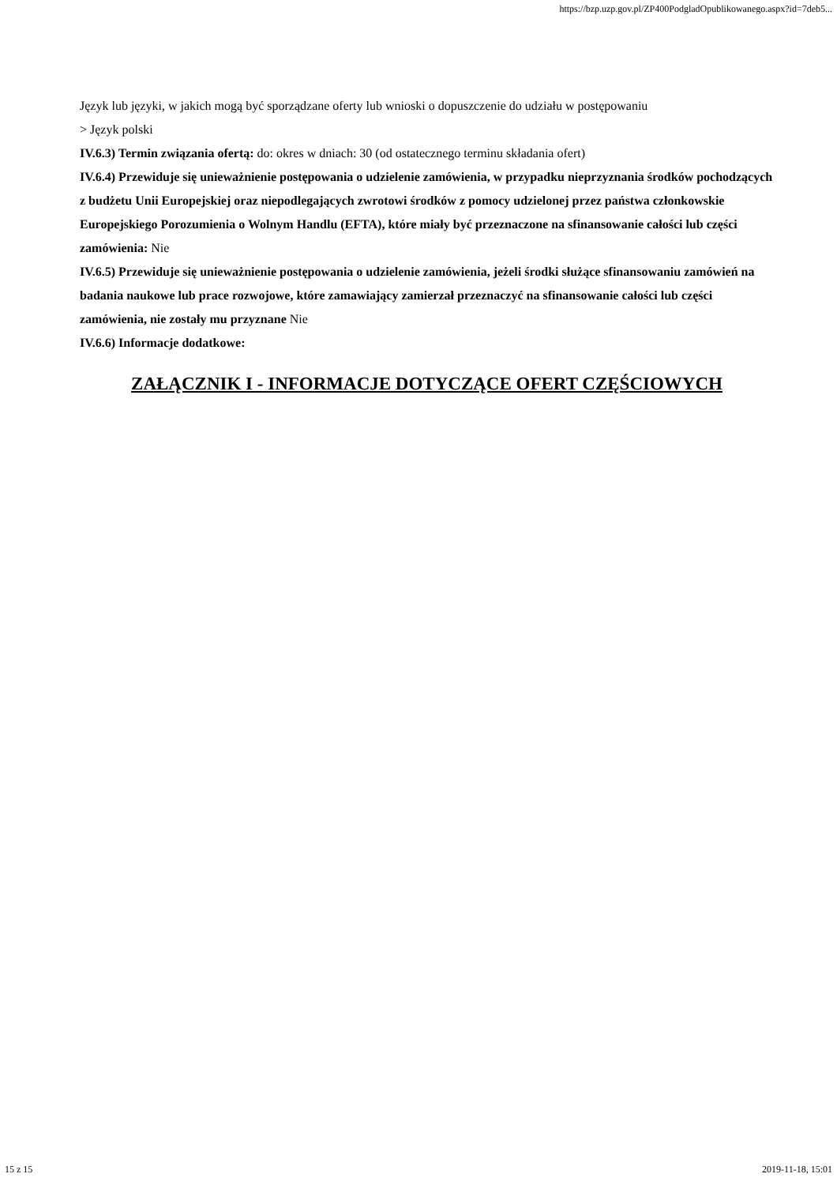https://bzp.uzp.gov.pl/ZP400PodgladOpublikowanego.aspx?id=7deb5...
Język lub języki, w jakich mogą być sporządzane oferty lub wnioski o dopuszczenie do udziału w postępowaniu
> Język polski
IV.6.3) Termin związania ofertą: do: okres w dniach: 30 (od ostatecznego terminu składania ofert)
IV.6.4) Przewiduje się unieważnienie postępowania o udzielenie zamówienia, w przypadku nieprzyznania środków pochodzących z budżetu Unii Europejskiej oraz niepodlegających zwrotowi środków z pomocy udzielonej przez państwa członkowskie Europejskiego Porozumienia o Wolnym Handlu (EFTA), które miały być przeznaczone na sfinansowanie całości lub części zamówienia: Nie
IV.6.5) Przewiduje się unieważnienie postępowania o udzielenie zamówienia, jeżeli środki służące sfinansowaniu zamówień na badania naukowe lub prace rozwojowe, które zamawiający zamierzał przeznaczyć na sfinansowanie całości lub części zamówienia, nie zostały mu przyznane Nie
IV.6.6) Informacje dodatkowe:
ZAŁĄCZNIK I - INFORMACJE DOTYCZĄCE OFERT CZĘŚCIOWYCH
15 z 15 2019-11-18, 15:01